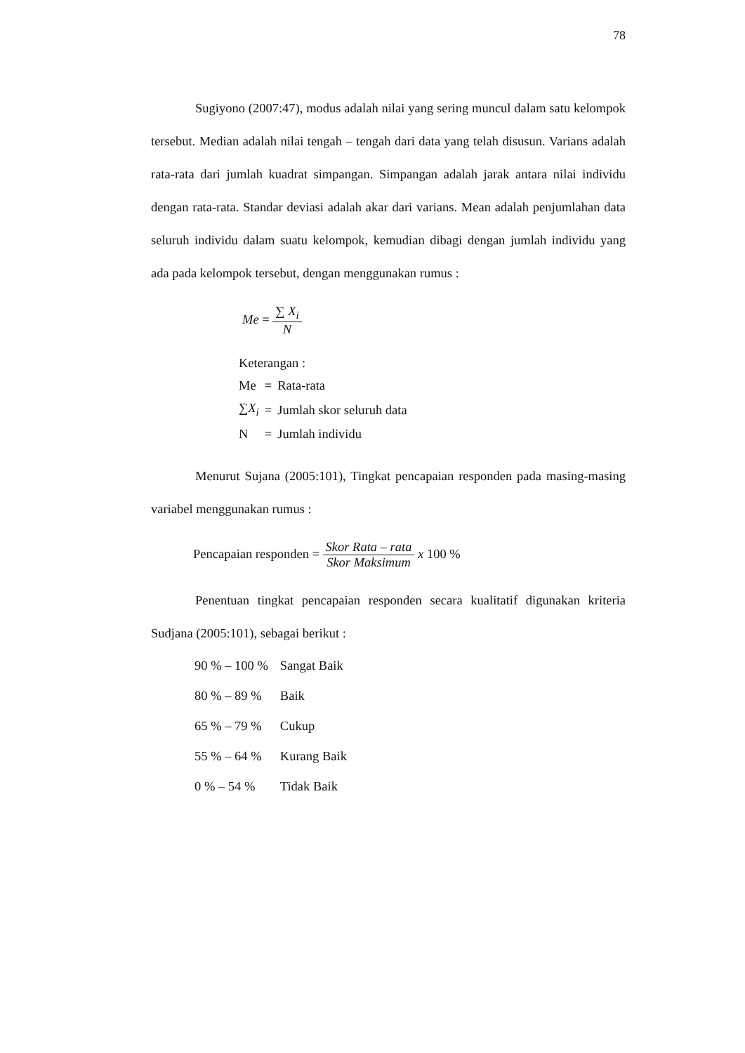78
Sugiyono (2007:47), modus adalah nilai yang sering muncul dalam satu kelompok tersebut. Median adalah nilai tengah – tengah dari data yang telah disusun. Varians adalah rata-rata dari jumlah kuadrat simpangan. Simpangan adalah jarak antara nilai individu dengan rata-rata. Standar deviasi adalah akar dari varians. Mean adalah penjumlahan data seluruh individu dalam suatu kelompok, kemudian dibagi dengan jumlah individu yang ada pada kelompok tersebut, dengan menggunakan rumus :
Me = ∑ X<sub>i</sub> N
| Keterangan : | | |
| Me | = | Rata-rata |
| ∑ X<sub>i</sub> | = | Jumlah skor seluruh data |
| N | = | Jumlah individu |
Menurut Sujana (2005:101), Tingkat pencapaian responden pada masing-masing variabel menggunakan rumus :
Pencapaian responden = Skor Rata – rata Skor Maksimum x 100 %
Penentuan tingkat pencapaian responden secara kualitatif digunakan kriteria Sudjana (2005:101), sebagai berikut :
| 90 % – 100 % | Sangat Baik |
| 80 % – 89 % | Baik |
| 65 % – 79 % | Cukup |
| 55 % – 64 % | Kurang Baik |
| 0 % – 54 % | Tidak Baik |